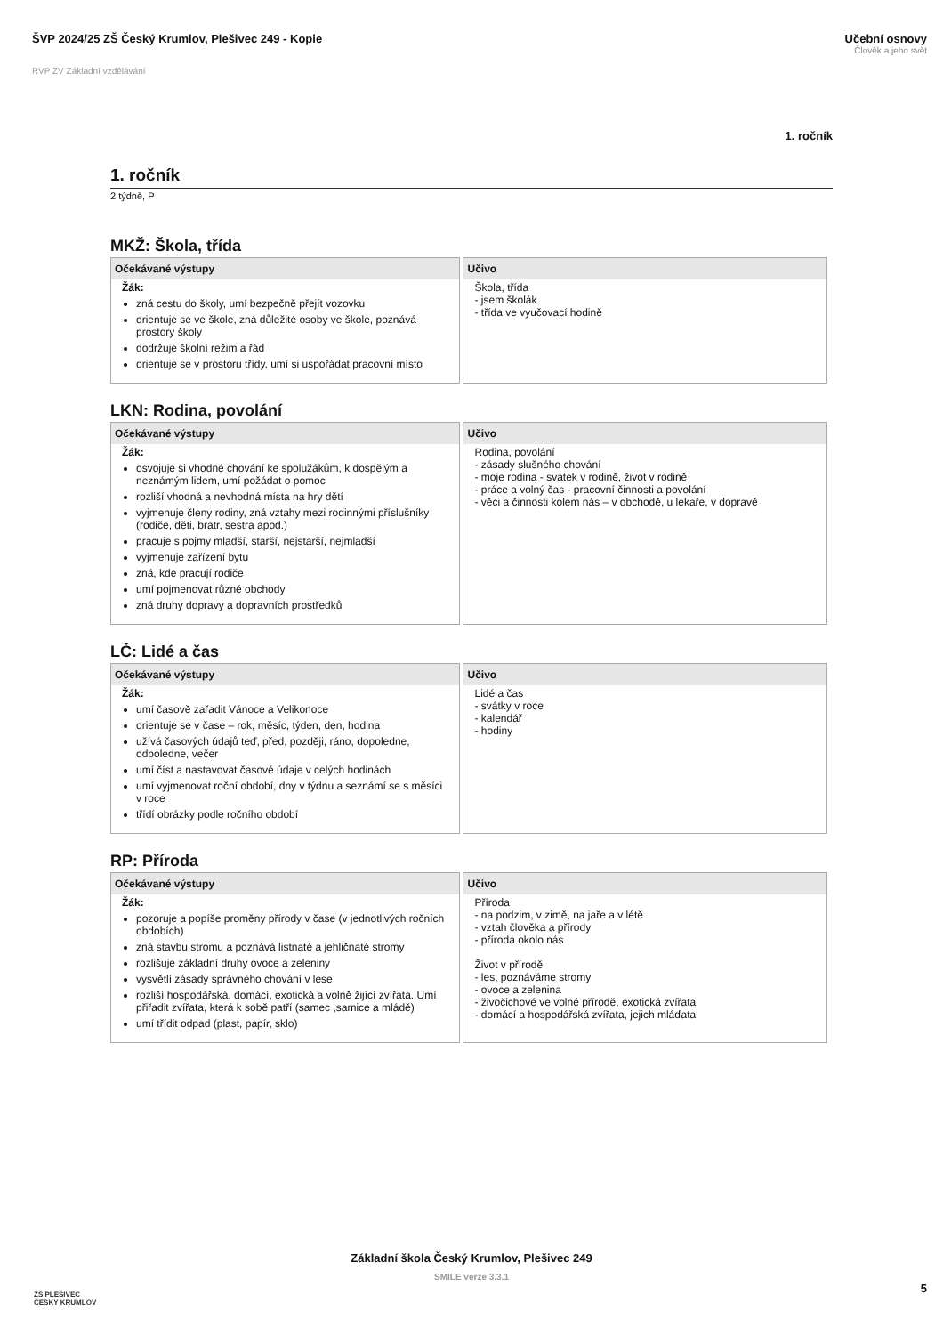ŠVP 2024/25 ZŠ Český Krumlov, Plešivec 249 - Kopie
Učební osnovy
Člověk a jeho svět
RVP ZV Základní vzdělávání
1. ročník
1. ročník
2 týdně, P
MKŽ: Škola, třída
| Očekávané výstupy | Učivo |
| --- | --- |
| Žák: zná cestu do školy, umí bezpečně přejít vozovku orientuje se ve škole, zná důležité osoby ve škole, poznává prostory školy dodržuje školní režim a řád orientuje se v prostoru třídy, umí si uspořádat pracovní místo | Škola, třída - jsem školák - třída ve vyučovací hodině |
LKN: Rodina, povolání
| Očekávané výstupy | Učivo |
| --- | --- |
| Žák: osvojuje si vhodné chování ke spolužákům, k dospělým a neznámým lidem, umí požádat o pomoc rozliší vhodná a nevhodná místa na hry dětí vyjmenuje členy rodiny, zná vztahy mezi rodinnými příslušníky (rodiče, děti, bratr, sestra apod.) pracuje s pojmy mladší, starší, nejstarší, nejmladší vyjmenuje zařízení bytu zná, kde pracují rodiče umí pojmenovat různé obchody zná druhy dopravy a dopravních prostředků | Rodina, povolání - zásady slušného chování - moje rodina - svátek v rodině, život v rodině - práce a volný čas - pracovní činnosti a povolání - věci a činnosti kolem nás – v obchodě, u lékaře, v dopravě |
LČ: Lidé a čas
| Očekávané výstupy | Učivo |
| --- | --- |
| Žák: umí časově zařadit Vánoce a Velikonoce orientuje se v čase – rok, měsíc, týden, den, hodina užívá časových údajů teď, před, později, ráno, dopoledne, odpoledne, večer umí číst a nastavovat časové údaje v celých hodinách umí vyjmenovat roční období, dny v týdnu a seznámí se s měsíci v roce třídí obrázky podle ročního období | Lidé a čas - svátky v roce - kalendář - hodiny |
RP: Příroda
| Očekávané výstupy | Učivo |
| --- | --- |
| Žák: pozoruje a popíše proměny přírody v čase (v jednotlivých ročních obdobích) zná stavbu stromu a poznává listnaté a jehličnaté stromy rozlišuje základní druhy ovoce a zeleniny vysvětlí zásady správného chování v lese rozliší hospodářská, domácí, exotická a volně žijící zvířata. Umí přiřadit zvířata, která k sobě patří (samec ,samice a mládě) umí třídit odpad (plast, papír, sklo) | Příroda - na podzim, v zimě, na jaře a v létě - vztah člověka a přírody - příroda okolo nás Život v přírodě - les, poznáváme stromy - ovoce a zelenina - živočichové ve volné přírodě, exotická zvířata - domácí a hospodářská zvířata, jejich mláďata |
ZŠ PLEŠIVEC
ČESKÝ KRUMLOV
Základní škola Český Krumlov, Plešivec 249
SMILE verze 3.3.1
5